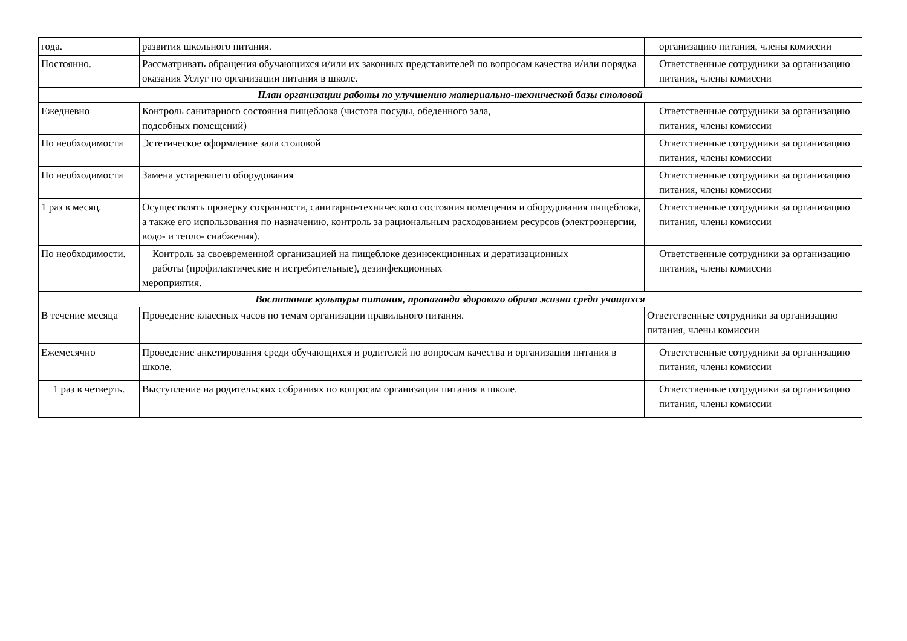| года. | развития школьного питания. | организацию питания, члены комиссии |
| Постоянно. | Рассматривать обращения обучающихся и/или их законных представителей по вопросам качества и/или порядка оказания Услуг по организации питания в школе. | Ответственные сотрудники за организацию питания, члены комиссии |
| План организации работы по улучшению материально-технической базы столовой | | |
| Ежедневно | Контроль санитарного состояния пищеблока (чистота посуды, обеденного зала, подсобных помещений) | Ответственные сотрудники за организацию питания, члены комиссии |
| По необходимости | Эстетическое оформление зала столовой | Ответственные сотрудники за организацию питания, члены комиссии |
| По необходимости | Замена устаревшего оборудования | Ответственные сотрудники за организацию питания, члены комиссии |
| 1 раз в месяц. | Осуществлять проверку сохранности, санитарно-технического состояния помещения и оборудования пищеблока, а также его использования по назначению, контроль за рациональным расходованием ресурсов (электроэнергии, водо- и тепло- снабжения). | Ответственные сотрудники за организацию питания, члены комиссии |
| По необходимости. | Контроль за своевременной организацией на пищеблоке дезинсекционных и дератизационных работы (профилактические и истребительные), дезинфекционных мероприятия. | Ответственные сотрудники за организацию питания, члены комиссии |
| Воспитание культуры питания, пропаганда здорового образа жизни среди учащихся | | |
| В течение месяца | Проведение классных часов по темам организации правильного питания. | Ответственные сотрудники за организацию питания, члены комиссии |
| Ежемесячно | Проведение анкетирования среди обучающихся и родителей по вопросам качества и организации питания в школе. | Ответственные сотрудники за организацию питания, члены комиссии |
| 1 раз в четверть. | Выступление на родительских собраниях по вопросам организации питания в школе. | Ответственные сотрудники за организацию питания, члены комиссии |